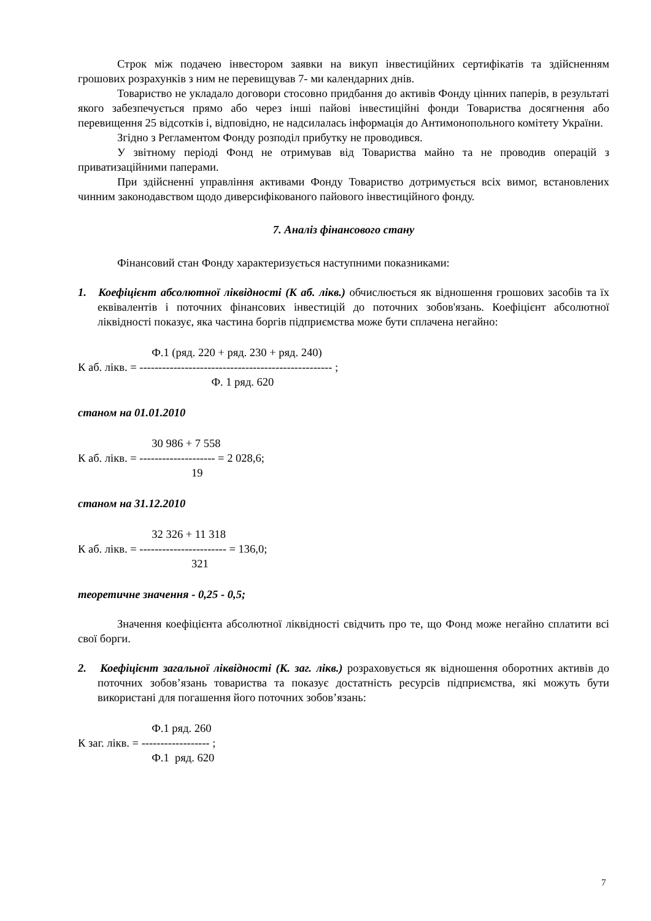Строк між подачею інвестором заявки на викуп інвестиційних сертифікатів та здійсненням грошових розрахунків з ним не перевищував 7- ми календарних днів.
Товариство не укладало договори стосовно придбання до активів Фонду цінних паперів, в результаті якого забезпечується прямо або через інші пайові інвестиційні фонди Товариства досягнення або перевищення 25 відсотків і, відповідно, не надсилалась інформація до Антимонопольного комітету України.
Згідно з Регламентом Фонду розподіл прибутку не проводився.
У звітному періоді Фонд не отримував від Товариства майно та не проводив операцій з приватизаційними паперами.
При здійсненні управління активами Фонду Товариство дотримується всіх вимог, встановлених чинним законодавством щодо диверсифікованого пайового інвестиційного фонду.
7. Аналіз фінансового стану
Фінансовий стан Фонду характеризується наступними показниками:
1. Коефіцієнт абсолютної ліквідності (К аб. лікв.) обчислюється як відношення грошових засобів та їх еквівалентів і поточних фінансових інвестицій до поточних зобов'язань. Коефіцієнт абсолютної ліквідності показує, яка частина боргів підприємства може бути сплачена негайно:
Ф.1 (ряд. 220 + ряд. 230 + ряд. 240) К аб. лікв. = --------------------------------------------------- ; Ф. 1 ряд. 620
станом на 01.01.2010
30 986 + 7 558 К аб. лікв. = -------------------- = 2 028,6; 19
станом на 31.12.2010
32 326 + 11 318 К аб. лікв. = ----------------------- = 136,0; 321
теоретичне значення - 0,25 - 0,5;
Значення коефіцієнта абсолютної ліквідності свідчить про те, що Фонд може негайно сплатити всі свої борги.
2. Коефіцієнт загальної ліквідності (К. заг. лікв.) розраховується як відношення оборотних активів до поточних зобов’язань товариства та показує достатність ресурсів підприємства, які можуть бути використані для погашення його поточних зобов’язань:
Ф.1 ряд. 260 К заг. лікв. = ------------------ ; Ф.1 ряд. 620
7